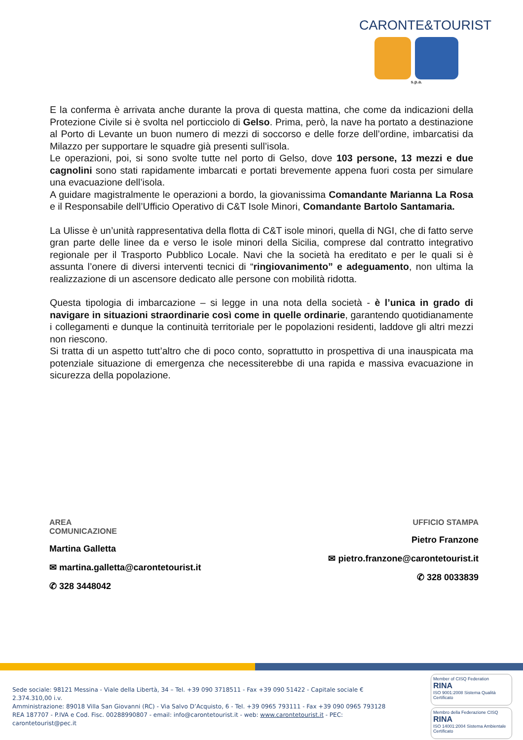CARONTE&TOURIST
s.p.a.
E la conferma è arrivata anche durante la prova di questa mattina, che come da indicazioni della Protezione Civile si è svolta nel porticciolo di Gelso. Prima, però, la nave ha portato a destinazione al Porto di Levante un buon numero di mezzi di soccorso e delle forze dell’ordine, imbarcatisi da Milazzo per supportare le squadre già presenti sull’isola.
Le operazioni, poi, si sono svolte tutte nel porto di Gelso, dove 103 persone, 13 mezzi e due cagnolini sono stati rapidamente imbarcati e portati brevemente appena fuori costa per simulare una evacuazione dell’isola.
A guidare magistralmente le operazioni a bordo, la giovanissima Comandante Marianna La Rosa e il Responsabile dell’Ufficio Operativo di C&T Isole Minori, Comandante Bartolo Santamaria.
La Ulisse è un’unità rappresentativa della flotta di C&T isole minori, quella di NGI, che di fatto serve gran parte delle linee da e verso le isole minori della Sicilia, comprese dal contratto integrativo regionale per il Trasporto Pubblico Locale. Navi che la società ha ereditato e per le quali si è assunta l’onere di diversi interventi tecnici di “ringiovanimento” e adeguamento, non ultima la realizzazione di un ascensore dedicato alle persone con mobilità ridotta.
Questa tipologia di imbarcazione – si legge in una nota della società - è l’unica in grado di navigare in situazioni straordinarie così come in quelle ordinarie, garantendo quotidianamente i collegamenti e dunque la continuità territoriale per le popolazioni residenti, laddove gli altri mezzi non riescono.
Si tratta di un aspetto tutt’altro che di poco conto, soprattutto in prospettiva di una inauspicata ma potenziale situazione di emergenza che necessiterebbe di una rapida e massiva evacuazione in sicurezza della popolazione.
AREA
COMUNICAZIONE
Martina Galletta
✉ martina.galletta@carontetourist.it
✆ 328 3448042
UFFICIO STAMPA
Pietro Franzone
✉ pietro.franzone@carontetourist.it
✆ 328 0033839
Sede sociale: 98121 Messina - Viale della Libertà, 34 – Tel. +39 090 3718511 - Fax +39 090 51422 - Capitale sociale € 2.374.310,00 i.v.
Amministrazione: 89018 Villa San Giovanni (RC) - Via Salvo D’Acquisto, 6 - Tel. +39 0965 793111 - Fax +39 090 0965 793128
REA 187707 - P.IVA e Cod. Fisc. 00288990807 - email: info@carontetourist.it - web: www.carontetourist.it - PEC: carontetourist@pec.it
Member of CISQ Federation
RINA
ISO 9001:2008 Sistema Qualità Certificato
Membro della Federazione CISQ
RINA
ISO 14001:2004 Sistema Ambientale Certificato